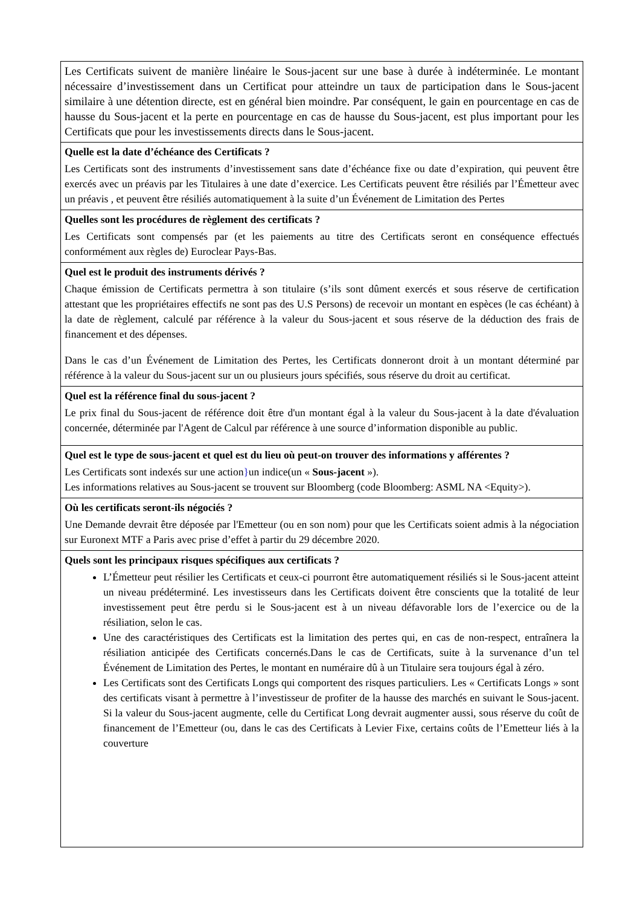Les Certificats suivent de manière linéaire le Sous-jacent sur une base à durée à indéterminée. Le montant nécessaire d’investissement dans un Certificat pour atteindre un taux de participation dans le Sous-jacent similaire à une détention directe, est en général bien moindre. Par conséquent, le gain en pourcentage en cas de hausse du Sous-jacent et la perte en pourcentage en cas de hausse du Sous-jacent, est plus important pour les Certificats que pour les investissements directs dans le Sous-jacent.
Quelle est la date d’échéance des Certificats ?
Les Certificats sont des instruments d’investissement sans date d’échéance fixe ou date d’expiration, qui peuvent être exercés avec un préavis par les Titulaires à une date d’exercice. Les Certificats peuvent être résiliés par l’Émetteur avec un préavis , et peuvent être résiliés automatiquement à la suite d’un Événement de Limitation des Pertes
Quelles sont les procédures de règlement des certificats ?
Les Certificats sont compensés par (et les paiements au titre des Certificats seront en conséquence effectués conformément aux règles de) Euroclear Pays-Bas.
Quel est le produit des instruments dérivés ?
Chaque émission de Certificats permettra à son titulaire (s’ils sont dûment exercés et sous réserve de certification attestant que les propriétaires effectifs ne sont pas des U.S Persons) de recevoir un montant en espèces (le cas échéant) à la date de règlement, calculé par référence à la valeur du Sous-jacent et sous réserve de la déduction des frais de financement et des dépenses.
Dans le cas d’un Événement de Limitation des Pertes, les Certificats donneront droit à un montant déterminé par référence à la valeur du Sous-jacent sur un ou plusieurs jours spécifiés, sous réserve du droit au certificat.
Quel est la référence final du sous-jacent ?
Le prix final du Sous-jacent de référence doit être d'un montant égal à la valeur du Sous-jacent à la date d'évaluation concernée, déterminée par l'Agent de Calcul par référence à une source d’information disponible au public.
Quel est le type de sous-jacent et quel est du lieu où peut-on trouver des informations y afférentes ?
Les Certificats sont indexés sur une action}un indice(un « Sous-jacent »).
Les informations relatives au Sous-jacent se trouvent sur Bloomberg (code Bloomberg: ASML NA <Equity>).
Où les certificats seront-ils négociés ?
Une Demande devrait être déposée par l'Emetteur (ou en son nom) pour que les Certificats soient admis à la négociation sur Euronext MTF a Paris avec prise d’effet à partir du 29 décembre 2020.
Quels sont les principaux risques spécifiques aux certificats ?
L’Émetteur peut résilier les Certificats et ceux-ci pourront être automatiquement résiliés si le Sous-jacent atteint un niveau prédéterminé. Les investisseurs dans les Certificats doivent être conscients que la totalité de leur investissement peut être perdu si le Sous-jacent est à un niveau défavorable lors de l’exercice ou de la résiliation, selon le cas.
Une des caractéristiques des Certificats est la limitation des pertes qui, en cas de non-respect, entraînera la résiliation anticipée des Certificats concernés.Dans le cas de Certificats, suite à la survenance d’un tel Événement de Limitation des Pertes, le montant en numéraire dû à un Titulaire sera toujours égal à zéro.
Les Certificats sont des Certificats Longs qui comportent des risques particuliers. Les « Certificats Longs » sont des certificats visant à permettre à l’investisseur de profiter de la hausse des marchés en suivant le Sous-jacent. Si la valeur du Sous-jacent augmente, celle du Certificat Long devrait augmenter aussi, sous réserve du coût de financement de l’Emetteur (ou, dans le cas des Certificats à Levier Fixe, certains coûts de l’Emetteur liés à la couverture